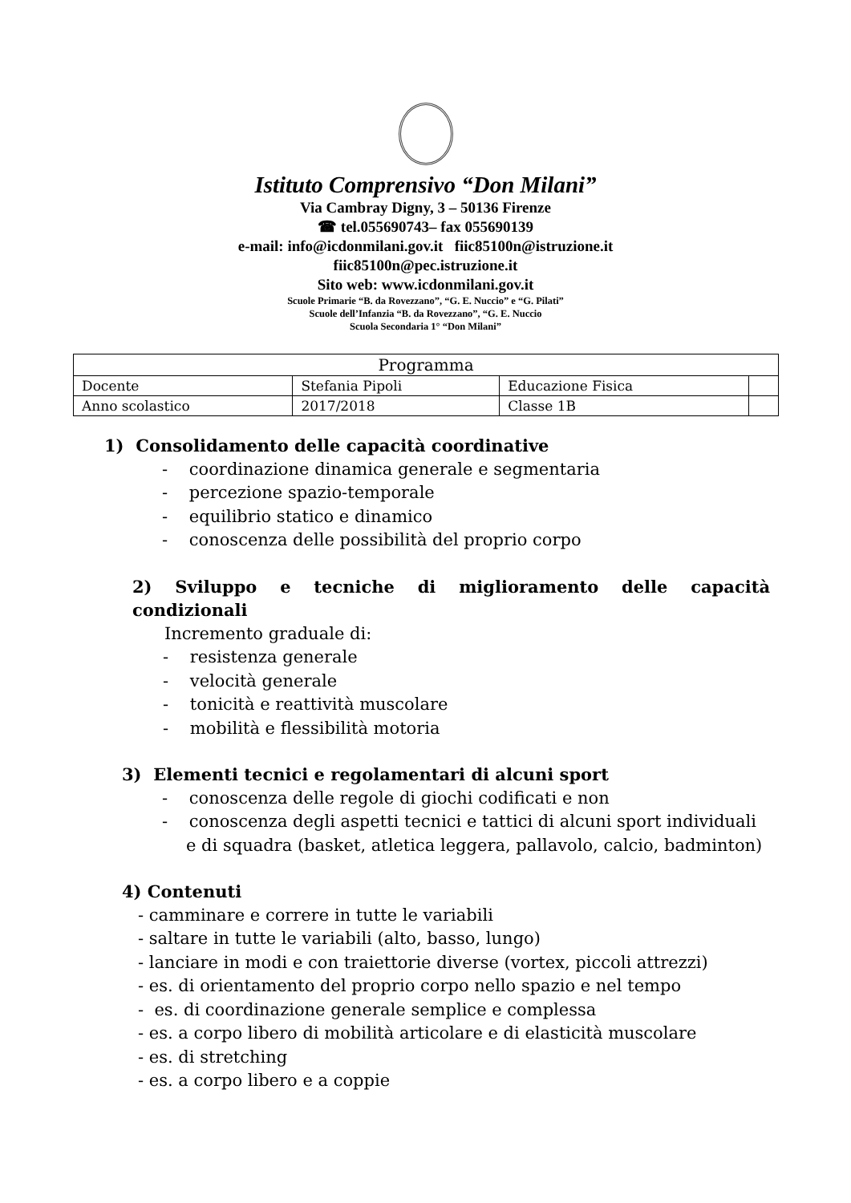Istituto Comprensivo “Don Milani”
Via Cambray Digny, 3 – 50136 Firenze
☎ tel.055690743– fax 055690139
e-mail: info@icdonmilani.gov.it fiic85100n@istruzione.it
fiic85100n@pec.istruzione.it
Sito web: www.icdonmilani.gov.it
Scuole Primarie “B. da Rovezzano”, “G. E. Nuccio” e “G. Pilati”
Scuole dell’Infanzia “B. da Rovezzano”, “G. E. Nuccio
Scuola Secondaria 1° “Don Milani”
| Programma | | | |
| Docente | Stefania Pipoli | Educazione Fisica | |
| Anno scolastico | 2017/2018 | Classe 1B | |
1) Consolidamento delle capacità coordinative
- coordinazione dinamica generale e segmentaria
- percezione spazio-temporale
- equilibrio statico e dinamico
- conoscenza delle possibilità del proprio corpo
2) Sviluppo e tecniche di miglioramento delle capacità
condizionali
Incremento graduale di:
- resistenza generale
- velocità generale
- tonicità e reattività muscolare
- mobilità e flessibilità motoria
3) Elementi tecnici e regolamentari di alcuni sport
- conoscenza delle regole di giochi codificati e non
- conoscenza degli aspetti tecnici e tattici di alcuni sport individuali e di squadra (basket, atletica leggera, pallavolo, calcio, badminton)
4) Contenuti
- camminare e correre in tutte le variabili
- saltare in tutte le variabili (alto, basso, lungo)
- lanciare in modi e con traiettorie diverse (vortex, piccoli attrezzi)
- es. di orientamento del proprio corpo nello spazio e nel tempo
- es. di coordinazione generale semplice e complessa
- es. a corpo libero di mobilità articolare e di elasticità muscolare
- es. di stretching
- es. a corpo libero e a coppie